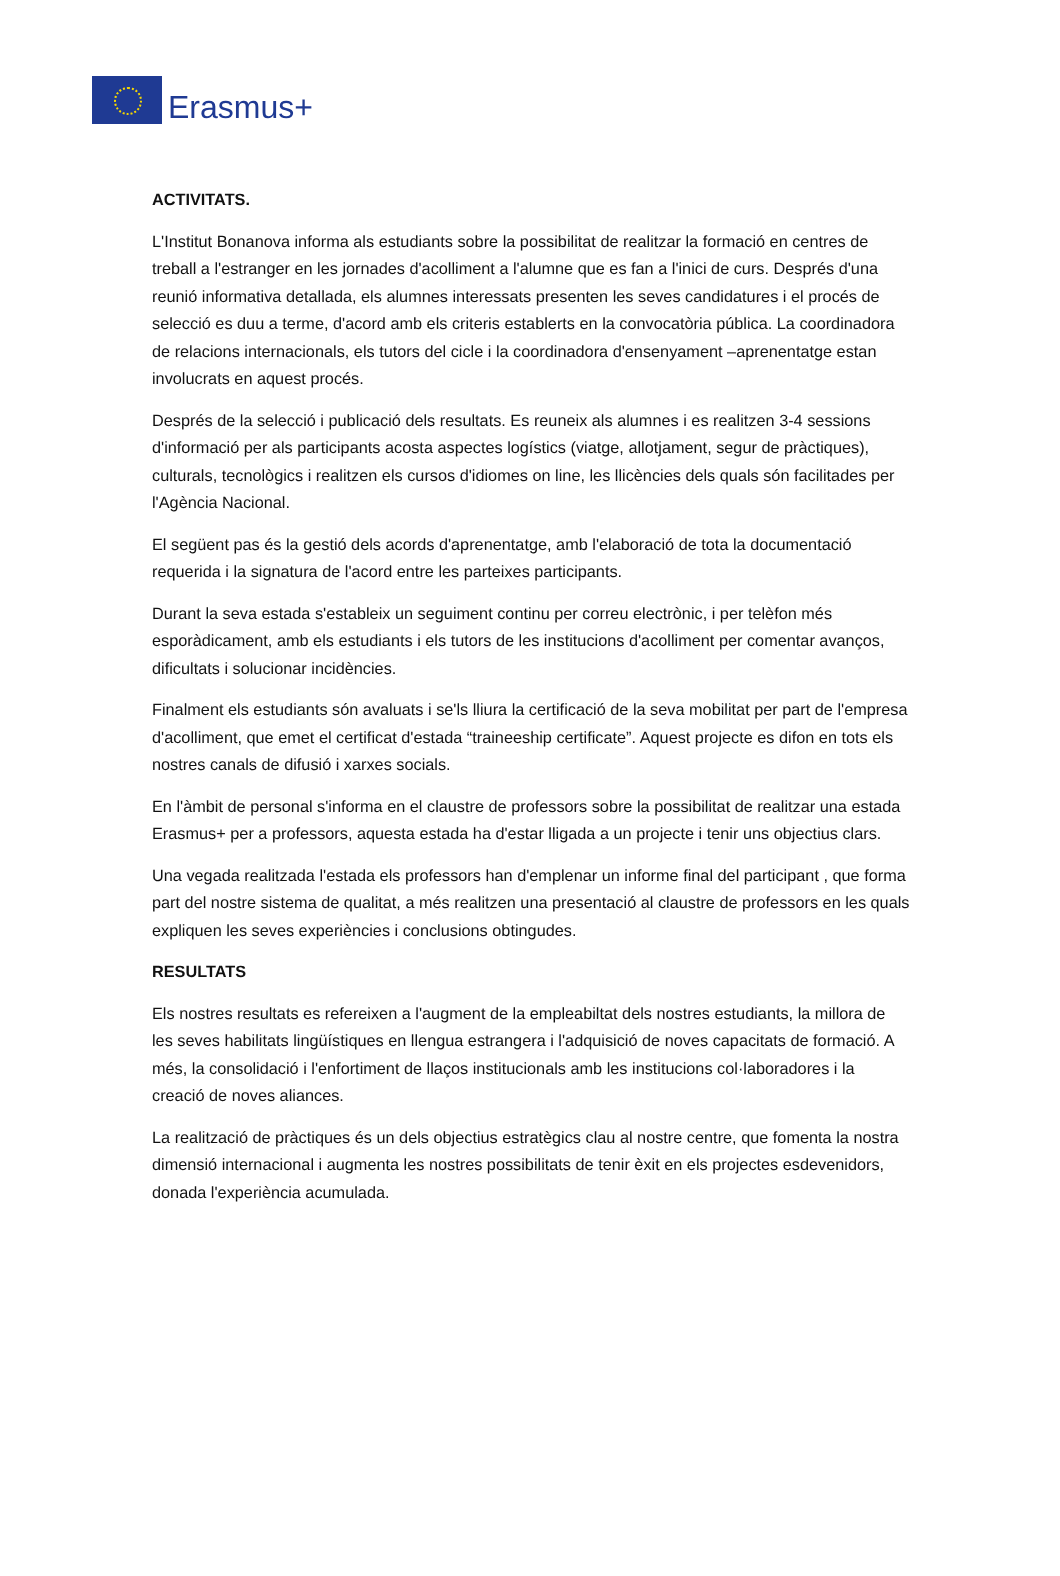Erasmus+
ACTIVITATS.
L'Institut Bonanova informa als estudiants sobre la possibilitat de realitzar la formació en centres de treball a l'estranger en les jornades d'acolliment a l'alumne que es fan a l'inici de curs. Després d'una reunió informativa detallada, els alumnes interessats presenten les seves candidatures i el procés de selecció es duu a terme, d'acord amb els criteris establerts en la convocatòria pública. La coordinadora de relacions internacionals, els tutors del cicle i la coordinadora d'ensenyament –aprenentatge estan involucrats en aquest procés.
Després de la selecció i publicació dels resultats. Es reuneix als alumnes i es realitzen 3-4 sessions d'informació per als participants acosta aspectes logístics (viatge, allotjament, segur de pràctiques), culturals, tecnològics i realitzen els cursos d'idiomes on line, les llicències dels quals són facilitades per l'Agència Nacional.
El següent pas és la gestió dels acords d'aprenentatge, amb l'elaboració de tota la documentació requerida i la signatura de l'acord entre les parteixes participants.
Durant la seva estada s'estableix un seguiment continu per correu electrònic, i per telèfon més esporàdicament, amb els estudiants i els tutors de les institucions d'acolliment per comentar avanços, dificultats i solucionar incidències.
Finalment els estudiants són avaluats i se'ls lliura la certificació de la seva mobilitat per part de l'empresa d'acolliment, que emet el certificat d'estada “traineeship certificate”. Aquest projecte es difon en tots els nostres canals de difusió i xarxes socials.
En l'àmbit de personal s'informa en el claustre de professors sobre la possibilitat de realitzar una estada Erasmus+ per a professors, aquesta estada ha d'estar lligada a un projecte i tenir uns objectius clars.
Una vegada realitzada l'estada els professors han d'emplenar un informe final del participant , que forma part del nostre sistema de qualitat, a més realitzen una presentació al claustre de professors en les quals expliquen les seves experiències i conclusions obtingudes.
RESULTATS
Els nostres resultats es refereixen a l'augment de la empleabiltat dels nostres estudiants, la millora de les seves habilitats lingüístiques en llengua estrangera i l'adquisició de noves capacitats de formació. A més, la consolidació i l'enfortiment de llaços institucionals amb les institucions col·laboradores i la creació de noves aliances.
La realització de pràctiques és un dels objectius estratègics clau al nostre centre, que fomenta la nostra dimensió internacional i augmenta les nostres possibilitats de tenir èxit en els projectes esdevenidors, donada l'experiència acumulada.